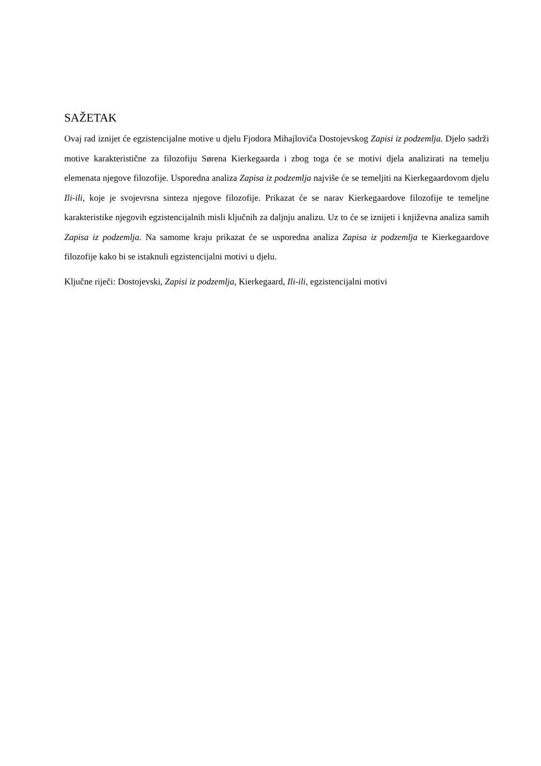SAŽETAK
Ovaj rad iznijet će egzistencijalne motive u djelu Fjodora Mihajloviča Dostojevskog Zapisi iz podzemlja. Djelo sadrži motive karakteristične za filozofiju Sørena Kierkegaarda i zbog toga će se motivi djela analizirati na temelju elemenata njegove filozofije. Usporedna analiza Zapisa iz podzemlja najviše će se temeljiti na Kierkegaardovom djelu Ili-ili, koje je svojevrsna sinteza njegove filozofije. Prikazat će se narav Kierkegaardove filozofije te temeljne karakteristike njegovih egzistencijalnih misli ključnih za daljnju analizu. Uz to će se iznijeti i književna analiza samih Zapisa iz podzemlja. Na samome kraju prikazat će se usporedna analiza Zapisa iz podzemlja te Kierkegaardove filozofije kako bi se istaknuli egzistencijalni motivi u djelu.
Ključne riječi: Dostojevski, Zapisi iz podzemlja, Kierkegaard, Ili-ili, egzistencijalni motivi